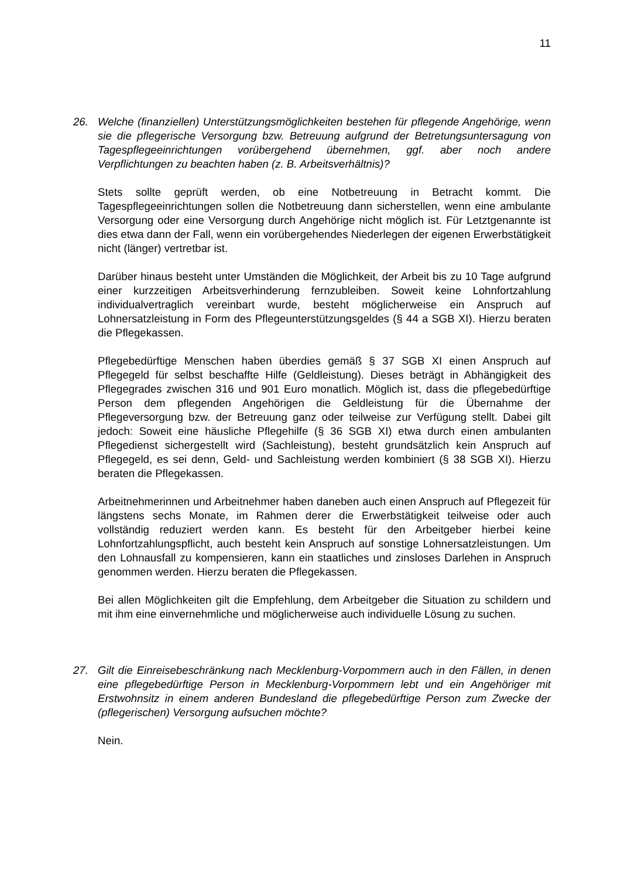11
26. Welche (finanziellen) Unterstützungsmöglichkeiten bestehen für pflegende Angehörige, wenn sie die pflegerische Versorgung bzw. Betreuung aufgrund der Betretungsuntersagung von Tagespflegeeinrichtungen vorübergehend übernehmen, ggf. aber noch andere Verpflichtungen zu beachten haben (z. B. Arbeitsverhältnis)?
Stets sollte geprüft werden, ob eine Notbetreuung in Betracht kommt. Die Tagespflegeeinrichtungen sollen die Notbetreuung dann sicherstellen, wenn eine ambulante Versorgung oder eine Versorgung durch Angehörige nicht möglich ist. Für Letztgenannte ist dies etwa dann der Fall, wenn ein vorübergehendes Niederlegen der eigenen Erwerbstätigkeit nicht (länger) vertretbar ist.
Darüber hinaus besteht unter Umständen die Möglichkeit, der Arbeit bis zu 10 Tage aufgrund einer kurzzeitigen Arbeitsverhinderung fernzubleiben. Soweit keine Lohnfortzahlung individualvertraglich vereinbart wurde, besteht möglicherweise ein Anspruch auf Lohnersatzleistung in Form des Pflegeunterstützungsgeldes (§ 44 a SGB XI). Hierzu beraten die Pflegekassen.
Pflegebedürftige Menschen haben überdies gemäß § 37 SGB XI einen Anspruch auf Pflegegeld für selbst beschaffte Hilfe (Geldleistung). Dieses beträgt in Abhängigkeit des Pflegegrades zwischen 316 und 901 Euro monatlich. Möglich ist, dass die pflegebedürftige Person dem pflegenden Angehörigen die Geldleistung für die Übernahme der Pflegeversorgung bzw. der Betreuung ganz oder teilweise zur Verfügung stellt. Dabei gilt jedoch: Soweit eine häusliche Pflegehilfe (§ 36 SGB XI) etwa durch einen ambulanten Pflegedienst sichergestellt wird (Sachleistung), besteht grundsätzlich kein Anspruch auf Pflegegeld, es sei denn, Geld- und Sachleistung werden kombiniert (§ 38 SGB XI). Hierzu beraten die Pflegekassen.
Arbeitnehmerinnen und Arbeitnehmer haben daneben auch einen Anspruch auf Pflegezeit für längstens sechs Monate, im Rahmen derer die Erwerbstätigkeit teilweise oder auch vollständig reduziert werden kann. Es besteht für den Arbeitgeber hierbei keine Lohnfortzahlungspflicht, auch besteht kein Anspruch auf sonstige Lohnersatzleistungen. Um den Lohnausfall zu kompensieren, kann ein staatliches und zinsloses Darlehen in Anspruch genommen werden. Hierzu beraten die Pflegekassen.
Bei allen Möglichkeiten gilt die Empfehlung, dem Arbeitgeber die Situation zu schildern und mit ihm eine einvernehmliche und möglicherweise auch individuelle Lösung zu suchen.
27. Gilt die Einreisebeschränkung nach Mecklenburg-Vorpommern auch in den Fällen, in denen eine pflegebedürftige Person in Mecklenburg-Vorpommern lebt und ein Angehöriger mit Erstwohnsitz in einem anderen Bundesland die pflegebedürftige Person zum Zwecke der (pflegerischen) Versorgung aufsuchen möchte?
Nein.